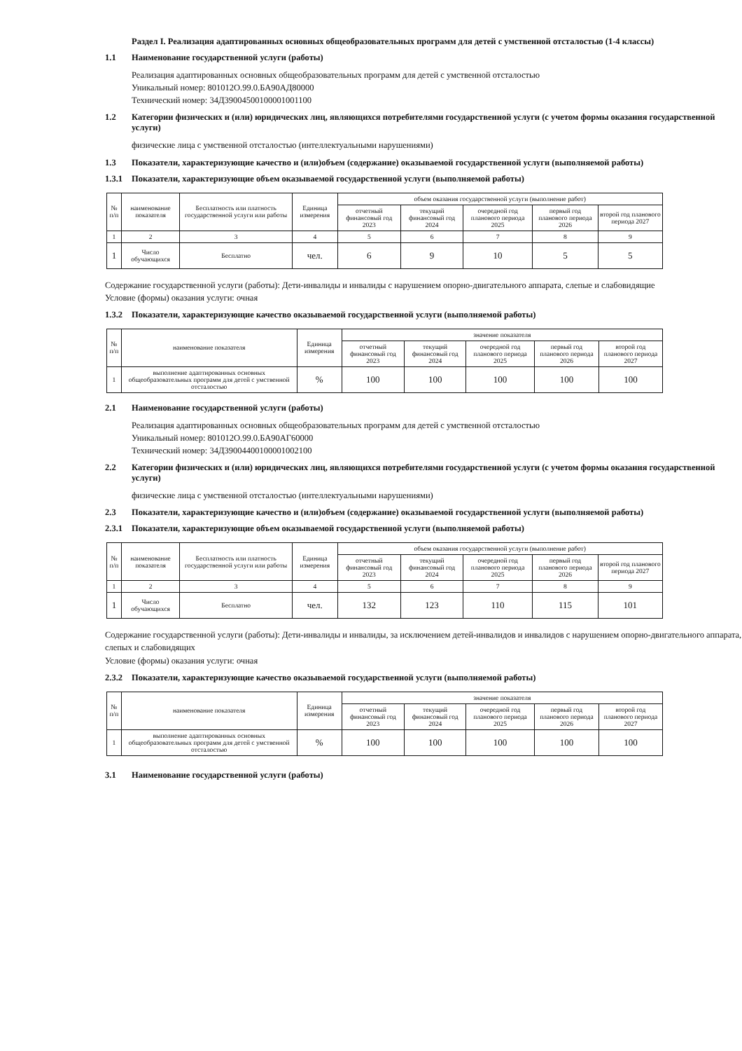Раздел I. Реализация адаптированных основных общеобразовательных программ для детей с умственной отсталостью (1-4 классы)
1.1 Наименование государственной услуги (работы)
Реализация адаптированных основных общеобразовательных программ для детей с умственной отсталостью
Уникальный номер: 801012О.99.0.БА90АД80000
Технический номер: 34Д39004500100001001100
1.2 Категории физических и (или) юридических лиц, являющихся потребителями государственной услуги (с учетом формы оказания государственной услуги)
физические лица с умственной отсталостью (интеллектуальными нарушениями)
1.3 Показатели, характеризующие качество и (или)объем (содержание) оказываемой государственной услуги (выполняемой работы)
1.3.1 Показатели, характеризующие объем оказываемой государственной услуги (выполняемой работы)
| № п/п | наименование показателя | Бесплатность или платность государственной услуги или работы | Единица измерения | объем оказания государственной услуги (выполнение работ) | | | | |
| --- | --- | --- | --- | --- | --- | --- | --- | --- |
| | | | | отчетный финансовый год 2023 | текущий финансовый год 2024 | очередной год планового периода 2025 | первый год планового периода 2026 | второй год планового периода 2027 |
| 1 | 2 | 3 | 4 | 5 | 6 | 7 | 8 | 9 |
| 1 | Число обучающихся | Бесплатно | чел. | 6 | 9 | 10 | 5 | 5 |
Содержание государственной услуги (работы): Дети-инвалиды и инвалиды с нарушением опорно-двигательного аппарата, слепые и слабовидящие
Условие (формы) оказания услуги: очная
1.3.2 Показатели, характеризующие качество оказываемой государственной услуги (выполняемой работы)
| № п/п | наименование показателя | Единица измерения | значение показателя | | | | |
| --- | --- | --- | --- | --- | --- | --- | --- |
| | | | отчетный финансовый год 2023 | текущий финансовый год 2024 | очередной год планового периода 2025 | первый год планового периода 2026 | второй год планового периода 2027 |
| 1 | выполнение адаптированных основных общеобразовательных программ для детей с умственной отсталостью | % | 100 | 100 | 100 | 100 | 100 |
2.1 Наименование государственной услуги (работы)
Реализация адаптированных основных общеобразовательных программ для детей с умственной отсталостью
Уникальный номер: 801012О.99.0.БА90АГ60000
Технический номер: 34Д39004400100001002100
2.2 Категории физических и (или) юридических лиц, являющихся потребителями государственной услуги (с учетом формы оказания государственной услуги)
физические лица с умственной отсталостью (интеллектуальными нарушениями)
2.3 Показатели, характеризующие качество и (или)объем (содержание) оказываемой государственной услуги (выполняемой работы)
2.3.1 Показатели, характеризующие объем оказываемой государственной услуги (выполняемой работы)
| № п/п | наименование показателя | Бесплатность или платность государственной услуги или работы | Единица измерения | объем оказания государственной услуги (выполнение работ) | | | | |
| --- | --- | --- | --- | --- | --- | --- | --- | --- |
| | | | | отчетный финансовый год 2023 | текущий финансовый год 2024 | очередной год планового периода 2025 | первый год планового периода 2026 | второй год планового периода 2027 |
| 1 | 2 | 3 | 4 | 5 | 6 | 7 | 8 | 9 |
| 1 | Число обучающихся | Бесплатно | чел. | 132 | 123 | 110 | 115 | 101 |
Содержание государственной услуги (работы): Дети-инвалиды и инвалиды, за исключением детей-инвалидов и инвалидов с нарушением опорно-двигательного аппарата, слепых и слабовидящих
Условие (формы) оказания услуги: очная
2.3.2 Показатели, характеризующие качество оказываемой государственной услуги (выполняемой работы)
| № п/п | наименование показателя | Единица измерения | значение показателя | | | | |
| --- | --- | --- | --- | --- | --- | --- | --- |
| | | | отчетный финансовый год 2023 | текущий финансовый год 2024 | очередной год планового периода 2025 | первый год планового периода 2026 | второй год планового периода 2027 |
| 1 | выполнение адаптированных основных общеобразовательных программ для детей с умственной отсталостью | % | 100 | 100 | 100 | 100 | 100 |
3.1 Наименование государственной услуги (работы)